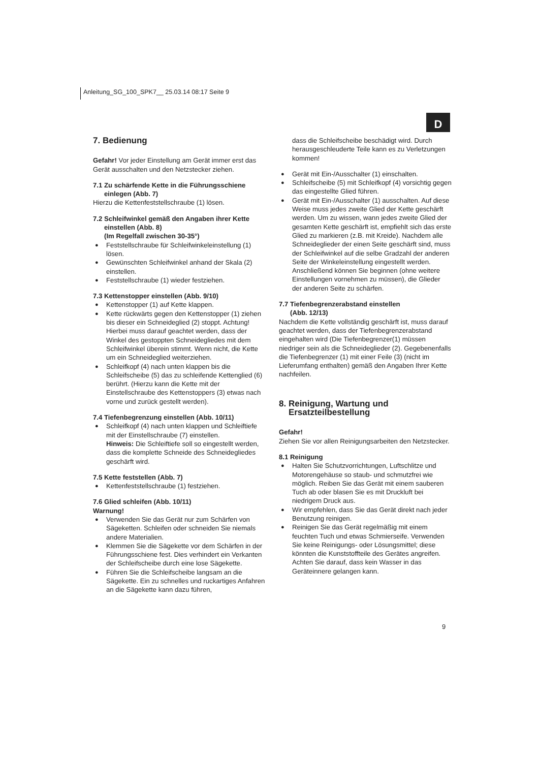Anleitung_SG_100_SPK7__ 25.03.14 08:17 Seite 9
D
7. Bedienung
Gefahr! Vor jeder Einstellung am Gerät immer erst das Gerät ausschalten und den Netzstecker ziehen.
7.1 Zu schärfende Kette in die Führungsschiene
einlegen (Abb. 7)
Hierzu die Kettenfeststellschraube (1) lösen.
7.2 Schleifwinkel gemäß den Angaben ihrer Kette
einstellen (Abb. 8)
(Im Regelfall zwischen 30-35°)
● Feststellschraube für Schleifwinkeleinstellung (1) lösen.
● Gewünschten Schleifwinkel anhand der Skala (2) einstellen.
● Feststellschraube (1) wieder festziehen.
7.3 Kettenstopper einstellen (Abb. 9/10)
● Kettenstopper (1) auf Kette klappen.
● Kette rückwärts gegen den Kettenstopper (1) ziehen bis dieser ein Schneideglied (2) stoppt. Achtung! Hierbei muss darauf geachtet werden, dass der Winkel des gestoppten Schneidegliedes mit dem Schleifwinkel überein stimmt. Wenn nicht, die Kette um ein Schneideglied weiterziehen.
● Schleifkopf (4) nach unten klappen bis die Schleifscheibe (5) das zu schleifende Kettenglied (6) berührt. (Hierzu kann die Kette mit der Einstellschraube des Kettenstoppers (3) etwas nach vorne und zurück gestellt werden).
7.4 Tiefenbegrenzung einstellen (Abb. 10/11)
● Schleifkopf (4) nach unten klappen und Schleiftiefe mit der Einstellschraube (7) einstellen.
Hinweis: Die Schleiftiefe soll so eingestellt werden, dass die komplette Schneide des Schneidegliedes geschärft wird.
7.5 Kette feststellen (Abb. 7)
● Kettenfeststellschraube (1) festziehen.
7.6 Glied schleifen (Abb. 10/11)
Warnung!
● Verwenden Sie das Gerät nur zum Schärfen von Sägeketten. Schleifen oder schneiden Sie niemals andere Materialien.
● Klemmen Sie die Sägekette vor dem Schärfen in der Führungsschiene fest. Dies verhindert ein Verkanten der Schleifscheibe durch eine lose Sägekette.
● Führen Sie die Schleifscheibe langsam an die Sägekette. Ein zu schnelles und ruckartiges Anfahren an die Sägekette kann dazu führen,
dass die Schleifscheibe beschädigt wird. Durch herausgeschleuderte Teile kann es zu Verletzungen kommen!
● Gerät mit Ein-/Ausschalter (1) einschalten.
● Schleifscheibe (5) mit Schleifkopf (4) vorsichtig gegen das eingestellte Glied führen.
● Gerät mit Ein-/Ausschalter (1) ausschalten. Auf diese Weise muss jedes zweite Glied der Kette geschärft werden. Um zu wissen, wann jedes zweite Glied der gesamten Kette geschärft ist, empfiehlt sich das erste Glied zu markieren (z.B. mit Kreide). Nachdem alle Schneideglieder der einen Seite geschärft sind, muss der Schleifwinkel auf die selbe Gradzahl der anderen Seite der Winkeleinstellung eingestellt werden. Anschließend können Sie beginnen (ohne weitere Einstellungen vornehmen zu müssen), die Glieder der anderen Seite zu schärfen.
7.7 Tiefenbegrenzerabstand einstellen
(Abb. 12/13)
Nachdem die Kette vollständig geschärft ist, muss darauf geachtet werden, dass der Tiefenbegrenzerabstand eingehalten wird (Die Tiefenbegrenzer(1) müssen niedriger sein als die Schneideglieder (2). Gegebenenfalls die Tiefenbegrenzer (1) mit einer Feile (3) (nicht im Lieferumfang enthalten) gemäß den Angaben Ihrer Kette nachfeilen.
8. Reinigung, Wartung und
Ersatzteilbestellung
Gefahr!
Ziehen Sie vor allen Reinigungsarbeiten den Netzstecker.
8.1 Reinigung
● Halten Sie Schutzvorrichtungen, Luftschlitze und Motorengehäuse so staub- und schmutzfrei wie möglich. Reiben Sie das Gerät mit einem sauberen Tuch ab oder blasen Sie es mit Druckluft bei niedrigem Druck aus.
● Wir empfehlen, dass Sie das Gerät direkt nach jeder Benutzung reinigen.
● Reinigen Sie das Gerät regelmäßig mit einem feuchten Tuch und etwas Schmierseife. Verwenden Sie keine Reinigungs- oder Lösungsmittel; diese könnten die Kunststoffteile des Gerätes angreifen. Achten Sie darauf, dass kein Wasser in das Geräteinnere gelangen kann.
9